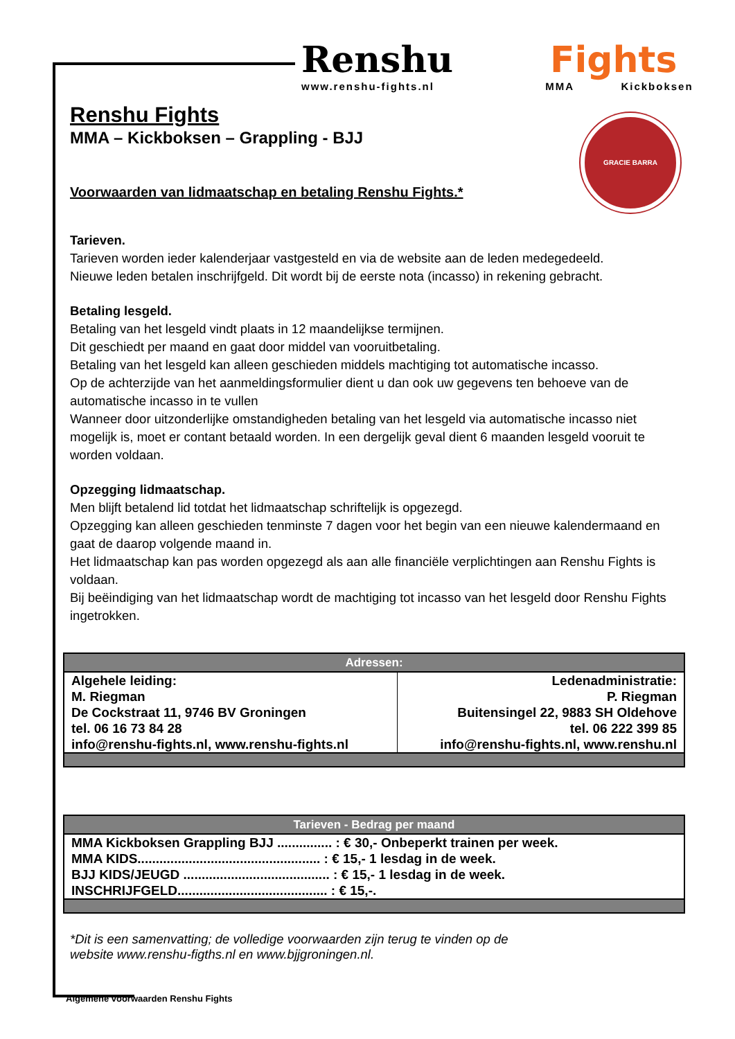Renshu Fights
www.renshu-fights.nl MMA Kickboksen
GRACIE BARRA
Renshu Fights
MMA – Kickboksen – Grappling - BJJ
Voorwaarden van lidmaatschap en betaling Renshu Fights.*
Tarieven.
Tarieven worden ieder kalenderjaar vastgesteld en via de website aan de leden medegedeeld.
Nieuwe leden betalen inschrijfgeld. Dit wordt bij de eerste nota (incasso) in rekening gebracht.
Betaling lesgeld.
Betaling van het lesgeld vindt plaats in 12 maandelijkse termijnen.
Dit geschiedt per maand en gaat door middel van vooruitbetaling.
Betaling van het lesgeld kan alleen geschieden middels machtiging tot automatische incasso.
Op de achterzijde van het aanmeldingsformulier dient u dan ook uw gegevens ten behoeve van de automatische incasso in te vullen
Wanneer door uitzonderlijke omstandigheden betaling van het lesgeld via automatische incasso niet mogelijk is, moet er contant betaald worden. In een dergelijk geval dient 6 maanden lesgeld vooruit te worden voldaan.
Opzegging lidmaatschap.
Men blijft betalend lid totdat het lidmaatschap schriftelijk is opgezegd.
Opzegging kan alleen geschieden tenminste 7 dagen voor het begin van een nieuwe kalendermaand en gaat de daarop volgende maand in.
Het lidmaatschap kan pas worden opgezegd als aan alle financiële verplichtingen aan Renshu Fights is voldaan.
Bij beëindiging van het lidmaatschap wordt de machtiging tot incasso van het lesgeld door Renshu Fights ingetrokken.
| Adressen: | |
| --- | --- |
| Algehele leiding: M. Riegman De Cockstraat 11, 9746 BV Groningen tel. 06 16 73 84 28 info@renshu-fights.nl, www.renshu-fights.nl | Ledenadministratie: P. Riegman Buitensingel 22, 9883 SH Oldehove tel. 06 222 399 85 info@renshu-fights.nl, www.renshu.nl |
| Tarieven - Bedrag per maand |
| --- |
| MMA Kickboksen Grappling BJJ ............... : € 30,- Onbeperkt trainen per week. MMA KIDS.................................................. : € 15,- 1 lesdag in de week. BJJ KIDS/JEUGD ........................................ : € 15,- 1 lesdag in de week. INSCHRIJFGELD......................................... : € 15,-. |
*Dit is een samenvatting; de volledige voorwaarden zijn terug te vinden op de
website www.renshu-figths.nl en www.bjjgroningen.nl.
Algemene voorwaarden Renshu Fights